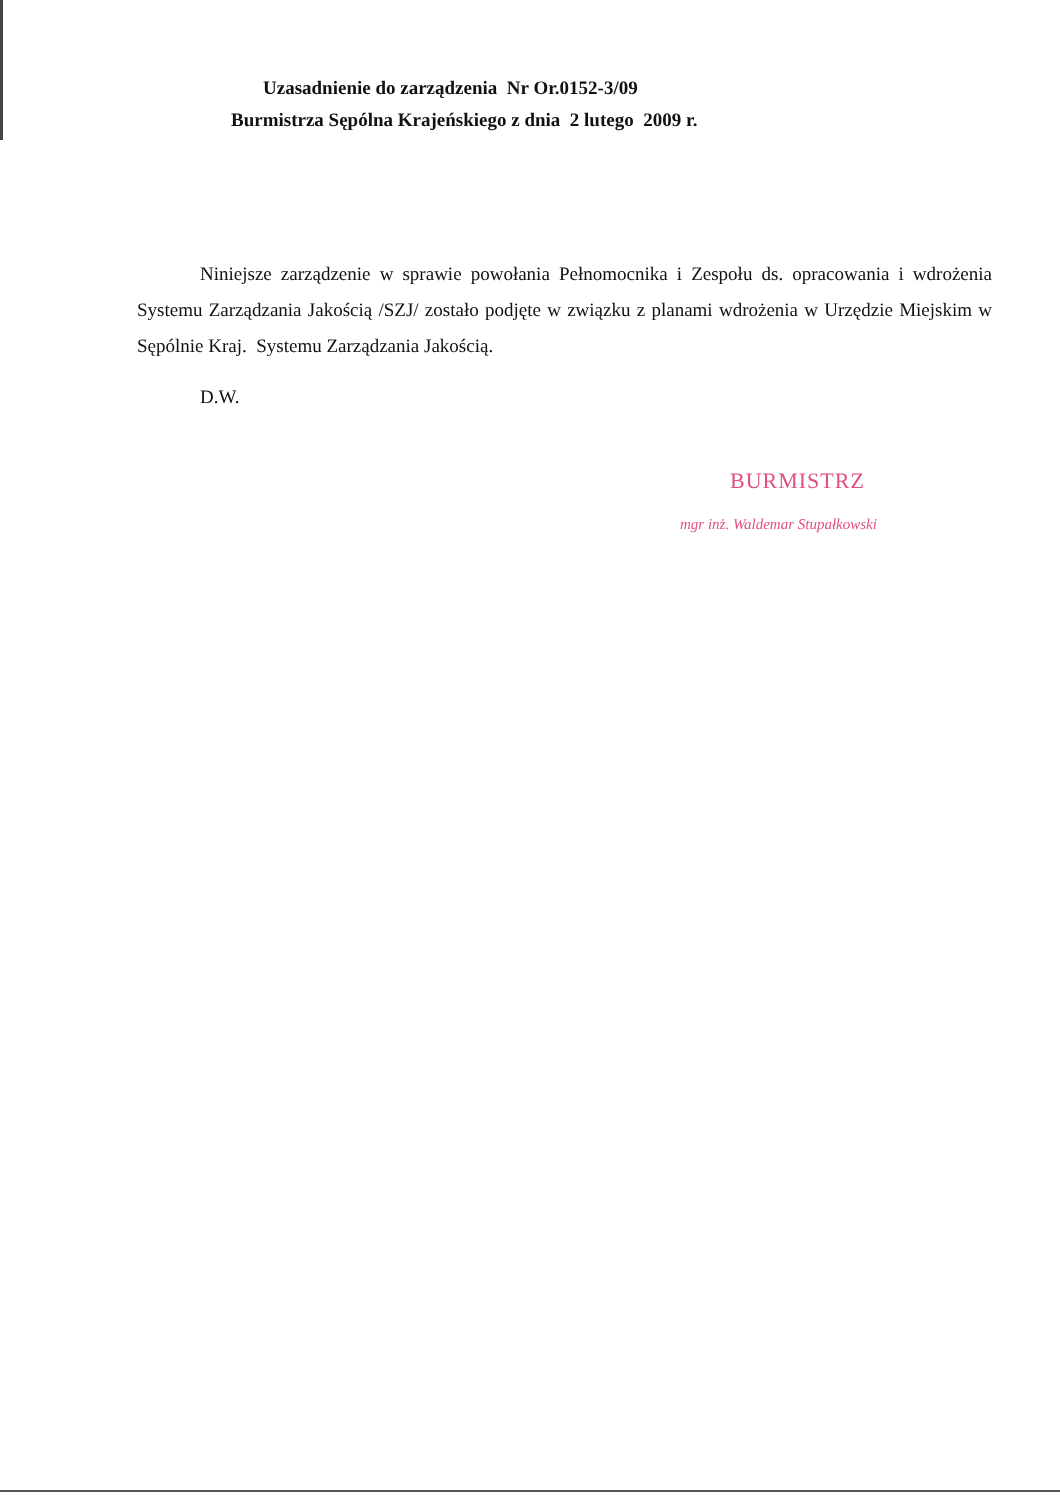Uzasadnienie do zarządzenia Nr Or.0152-3/09
Burmistrza Sępólna Krajeńskiego z dnia 2 lutego 2009 r.
Niniejsze zarządzenie w sprawie powołania Pełnomocnika i Zespołu ds. opracowania i wdrożenia Systemu Zarządzania Jakością /SZJ/ zostało podjęte w związku z planami wdrożenia w Urzędzie Miejskim w Sępólnie Kraj. Systemu Zarządzania Jakością.
D.W.
BURMISTRZ
mgr inż. Waldemar Stupałkowski